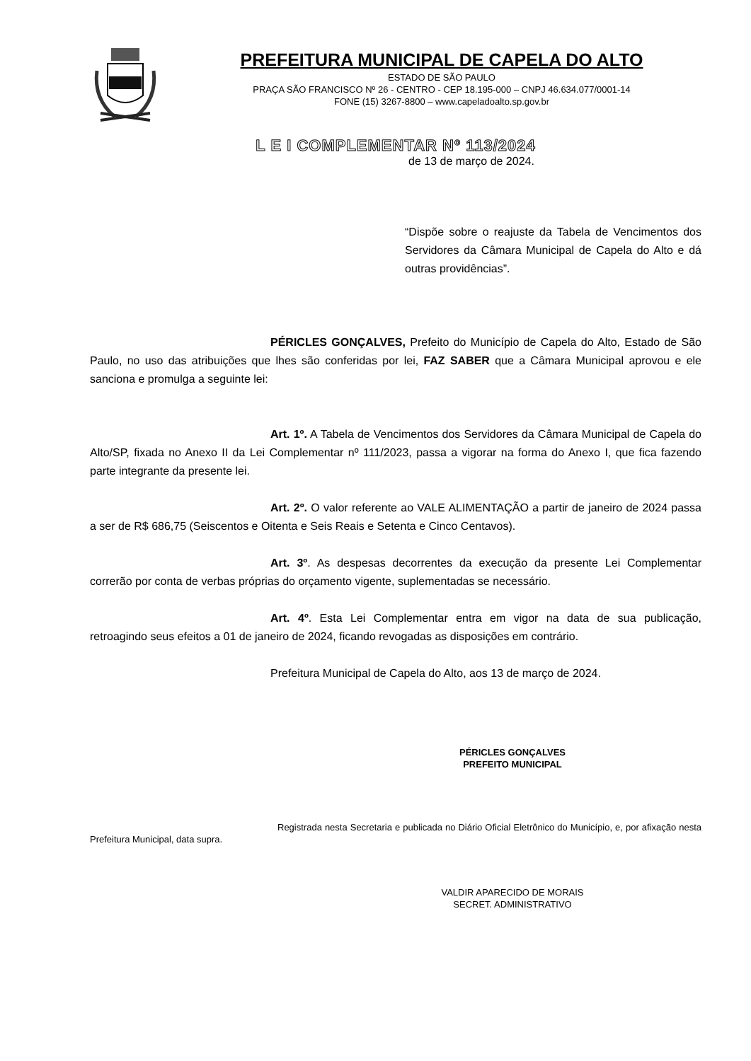PREFEITURA MUNICIPAL DE CAPELA DO ALTO
ESTADO DE SÃO PAULO
PRAÇA SÃO FRANCISCO Nº 26 - CENTRO - CEP 18.195-000 – CNPJ 46.634.077/0001-14
FONE (15) 3267-8800 – www.capeladoalto.sp.gov.br
L E I COMPLEMENTAR Nº 113/2024
de 13 de março de 2024.
“Dispõe sobre o reajuste da Tabela de Vencimentos dos Servidores da Câmara Municipal de Capela do Alto e dá outras providências”.
PÉRICLES GONÇALVES, Prefeito do Município de Capela do Alto, Estado de São Paulo, no uso das atribuições que lhes são conferidas por lei, FAZ SABER que a Câmara Municipal aprovou e ele sanciona e promulga a seguinte lei:
Art. 1º. A Tabela de Vencimentos dos Servidores da Câmara Municipal de Capela do Alto/SP, fixada no Anexo II da Lei Complementar nº 111/2023, passa a vigorar na forma do Anexo I, que fica fazendo parte integrante da presente lei.
Art. 2º. O valor referente ao VALE ALIMENTAÇÃO a partir de janeiro de 2024 passa a ser de R$ 686,75 (Seiscentos e Oitenta e Seis Reais e Setenta e Cinco Centavos).
Art. 3º. As despesas decorrentes da execução da presente Lei Complementar correrão por conta de verbas próprias do orçamento vigente, suplementadas se necessário.
Art. 4º. Esta Lei Complementar entra em vigor na data de sua publicação, retroagindo seus efeitos a 01 de janeiro de 2024, ficando revogadas as disposições em contrário.
Prefeitura Municipal de Capela do Alto, aos 13 de março de 2024.
PÉRICLES GONÇALVES
PREFEITO MUNICIPAL
Registrada nesta Secretaria e publicada no Diário Oficial Eletrônico do Município, e, por afixação nesta Prefeitura Municipal, data supra.
VALDIR APARECIDO DE MORAIS
SECRET. ADMINISTRATIVO